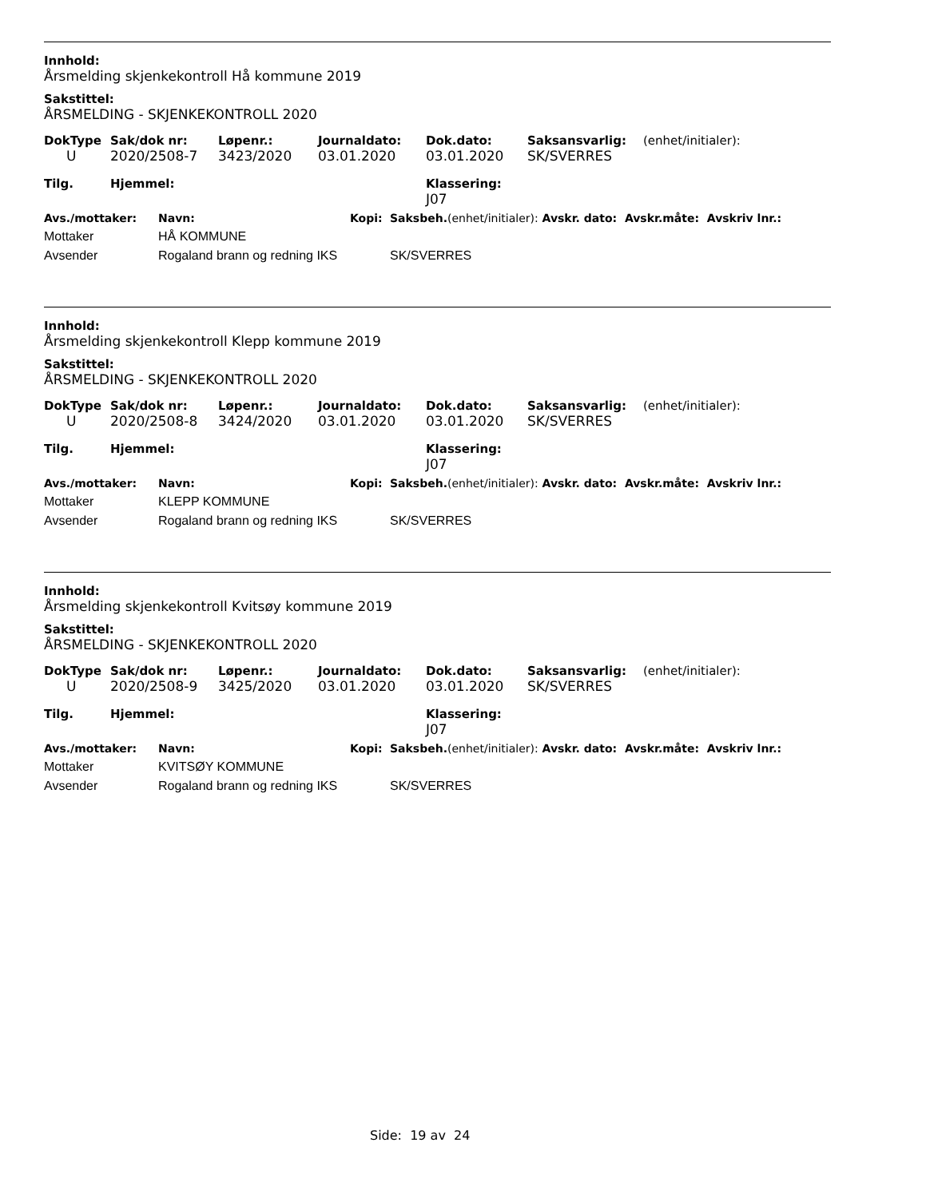Innhold:
Årsmelding skjenkekontroll Hå kommune 2019
Sakstittel:
ÅRSMELDING - SKJENKEKONTROLL 2020
| DokType | Sak/dok nr: | Løpenr.: | Journaldato: | Dok.dato: | Saksansvarlig: | (enhet/initialer): |
| --- | --- | --- | --- | --- | --- | --- |
| U | 2020/2508-7 | 3423/2020 | 03.01.2020 | 03.01.2020 | SK/SVERRES | |
| Tilg. | Hjemmel: | | | Klassering: J07 | | |
| Avs./mottaker: | Navn: | Kopi: | Saksbeh. (enhet/initialer): Avskr. dato: Avskr.måte: Avskriv lnr.: |
| --- | --- | --- | --- |
| Mottaker | HÅ KOMMUNE | | |
| Avsender | Rogaland brann og redning IKS | | SK/SVERRES |
Innhold:
Årsmelding skjenkekontroll Klepp kommune 2019
Sakstittel:
ÅRSMELDING - SKJENKEKONTROLL 2020
| DokType | Sak/dok nr: | Løpenr.: | Journaldato: | Dok.dato: | Saksansvarlig: | (enhet/initialer): |
| --- | --- | --- | --- | --- | --- | --- |
| U | 2020/2508-8 | 3424/2020 | 03.01.2020 | 03.01.2020 | SK/SVERRES | |
| Tilg. | Hjemmel: | | | Klassering: J07 | | |
| Avs./mottaker: | Navn: | Kopi: | Saksbeh. (enhet/initialer): Avskr. dato: Avskr.måte: Avskriv lnr.: |
| --- | --- | --- | --- |
| Mottaker | KLEPP KOMMUNE | | |
| Avsender | Rogaland brann og redning IKS | | SK/SVERRES |
Innhold:
Årsmelding skjenkekontroll Kvitsøy kommune 2019
Sakstittel:
ÅRSMELDING - SKJENKEKONTROLL 2020
| DokType | Sak/dok nr: | Løpenr.: | Journaldato: | Dok.dato: | Saksansvarlig: | (enhet/initialer): |
| --- | --- | --- | --- | --- | --- | --- |
| U | 2020/2508-9 | 3425/2020 | 03.01.2020 | 03.01.2020 | SK/SVERRES | |
| Tilg. | Hjemmel: | | | Klassering: J07 | | |
| Avs./mottaker: | Navn: | Kopi: | Saksbeh. (enhet/initialer): Avskr. dato: Avskr.måte: Avskriv lnr.: |
| --- | --- | --- | --- |
| Mottaker | KVITSØY KOMMUNE | | |
| Avsender | Rogaland brann og redning IKS | | SK/SVERRES |
Side: 19 av 24